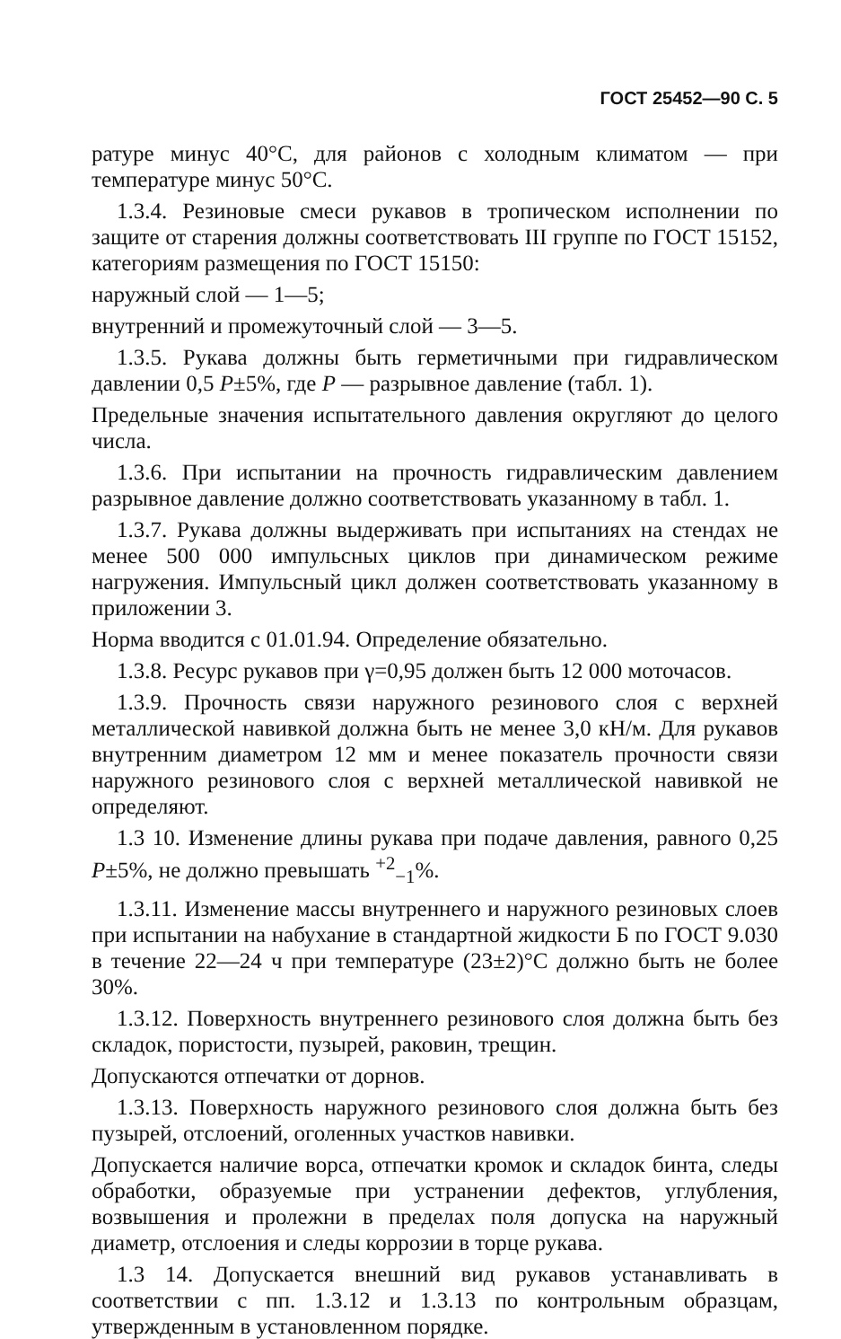ГОСТ 25452—90 С. 5
ратуре минус 40°С, для районов с холодным климатом — при температуре минус 50°С.
1.3.4. Резиновые смеси рукавов в тропическом исполнении по защите от старения должны соответствовать III группе по ГОСТ 15152, категориям размещения по ГОСТ 15150:
наружный слой — 1—5;
внутренний и промежуточный слой — 3—5.
1.3.5. Рукава должны быть герметичными при гидравлическом давлении 0,5 P±5%, где P — разрывное давление (табл. 1).
Предельные значения испытательного давления округляют до целого числа.
1.3.6. При испытании на прочность гидравлическим давлением разрывное давление должно соответствовать указанному в табл. 1.
1.3.7. Рукава должны выдерживать при испытаниях на стендах не менее 500 000 импульсных циклов при динамическом режиме нагружения. Импульсный цикл должен соответствовать указанному в приложении 3.
Норма вводится с 01.01.94. Определение обязательно.
1.3.8. Ресурс рукавов при γ=0,95 должен быть 12 000 моточасов.
1.3.9. Прочность связи наружного резинового слоя с верхней металлической навивкой должна быть не менее 3,0 кН/м. Для рукавов внутренним диаметром 12 мм и менее показатель прочности связи наружного резинового слоя с верхней металлической навивкой не определяют.
1.3 10. Изменение длины рукава при подаче давления, равного 0,25 P±5%, не должно превышать <sup>+2</sup><sub>−1</sub>%.
1.3.11. Изменение массы внутреннего и наружного резиновых слоев при испытании на набухание в стандартной жидкости Б по ГОСТ 9.030 в течение 22—24 ч при температуре (23±2)°С должно быть не более 30%.
1.3.12. Поверхность внутреннего резинового слоя должна быть без складок, пористости, пузырей, раковин, трещин.
Допускаются отпечатки от дорнов.
1.3.13. Поверхность наружного резинового слоя должна быть без пузырей, отслоений, оголенных участков навивки.
Допускается наличие ворса, отпечатки кромок и складок бинта, следы обработки, образуемые при устранении дефектов, углубления, возвышения и пролежни в пределах поля допуска на наружный диаметр, отслоения и следы коррозии в торце рукава.
1.3 14. Допускается внешний вид рукавов устанавливать в соответствии с пп. 1.3.12 и 1.3.13 по контрольным образцам, утвержденным в установленном порядке.